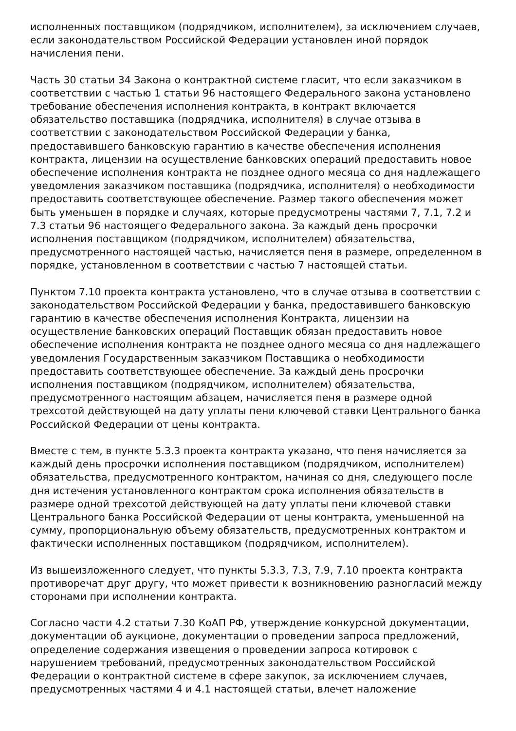исполненных поставщиком (подрядчиком, исполнителем), за исключением случаев, если законодательством Российской Федерации установлен иной порядок начисления пени.
Часть 30 статьи 34 Закона о контрактной системе гласит, что если заказчиком в соответствии с частью 1 статьи 96 настоящего Федерального закона установлено требование обеспечения исполнения контракта, в контракт включается обязательство поставщика (подрядчика, исполнителя) в случае отзыва в соответствии с законодательством Российской Федерации у банка, предоставившего банковскую гарантию в качестве обеспечения исполнения контракта, лицензии на осуществление банковских операций предоставить новое обеспечение исполнения контракта не позднее одного месяца со дня надлежащего уведомления заказчиком поставщика (подрядчика, исполнителя) о необходимости предоставить соответствующее обеспечение. Размер такого обеспечения может быть уменьшен в порядке и случаях, которые предусмотрены частями 7, 7.1, 7.2 и 7.3 статьи 96 настоящего Федерального закона. За каждый день просрочки исполнения поставщиком (подрядчиком, исполнителем) обязательства, предусмотренного настоящей частью, начисляется пеня в размере, определенном в порядке, установленном в соответствии с частью 7 настоящей статьи.
Пунктом 7.10 проекта контракта установлено, что в случае отзыва в соответствии с законодательством Российской Федерации у банка, предоставившего банковскую гарантию в качестве обеспечения исполнения Контракта, лицензии на осуществление банковских операций Поставщик обязан предоставить новое обеспечение исполнения контракта не позднее одного месяца со дня надлежащего уведомления Государственным заказчиком Поставщика о необходимости предоставить соответствующее обеспечение. За каждый день просрочки исполнения поставщиком (подрядчиком, исполнителем) обязательства, предусмотренного настоящим абзацем, начисляется пеня в размере одной трехсотой действующей на дату уплаты пени ключевой ставки Центрального банка Российской Федерации от цены контракта.
Вместе с тем, в пункте 5.3.3 проекта контракта указано, что пеня начисляется за каждый день просрочки исполнения поставщиком (подрядчиком, исполнителем) обязательства, предусмотренного контрактом, начиная со дня, следующего после дня истечения установленного контрактом срока исполнения обязательств в размере одной трехсотой действующей на дату уплаты пени ключевой ставки Центрального банка Российской Федерации от цены контракта, уменьшенной на сумму, пропорциональную объему обязательств, предусмотренных контрактом и фактически исполненных поставщиком (подрядчиком, исполнителем).
Из вышеизложенного следует, что пункты 5.3.3, 7.3, 7.9, 7.10 проекта контракта противоречат друг другу, что может привести к возникновению разногласий между сторонами при исполнении контракта.
Согласно части 4.2 статьи 7.30 КоАП РФ, утверждение конкурсной документации, документации об аукционе, документации о проведении запроса предложений, определение содержания извещения о проведении запроса котировок с нарушением требований, предусмотренных законодательством Российской Федерации о контрактной системе в сфере закупок, за исключением случаев, предусмотренных частями 4 и 4.1 настоящей статьи, влечет наложение